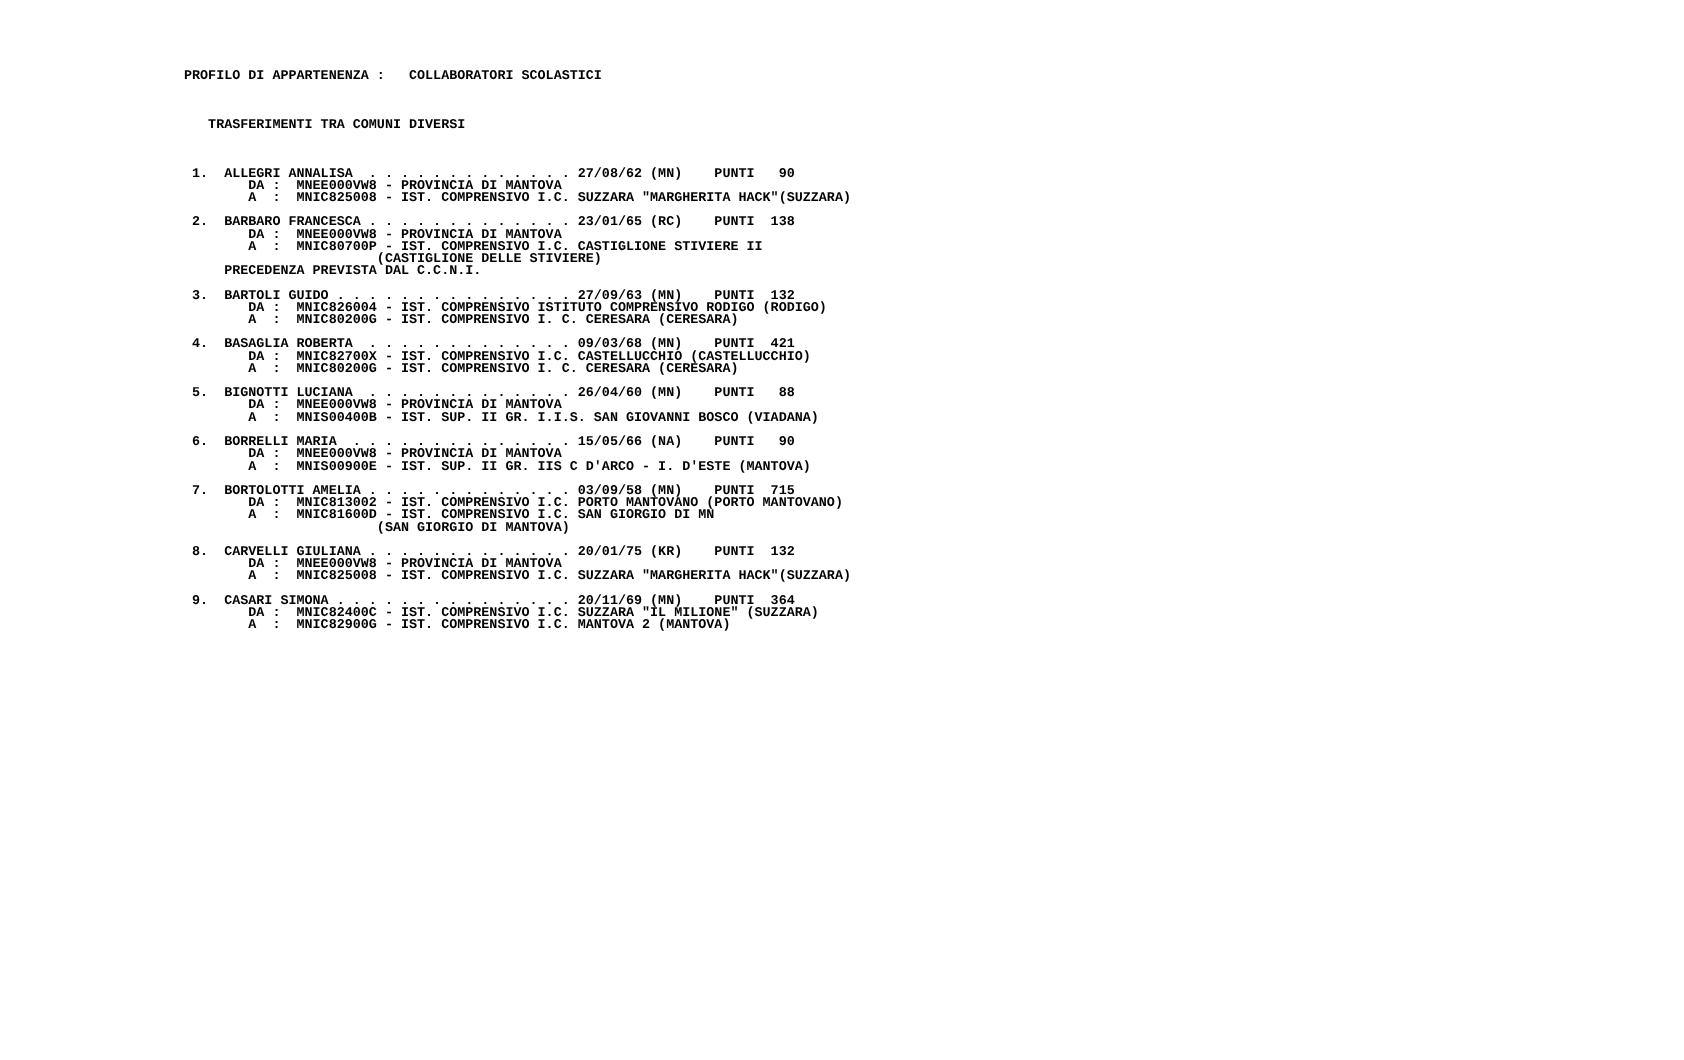PROFILO DI APPARTENENZA :   COLLABORATORI SCOLASTICI



   TRASFERIMENTI TRA COMUNI DIVERSI



 1.  ALLEGRI ANNALISA  . . . . . . . . . . . . . 27/08/62 (MN)    PUNTI   90
        DA :  MNEE000VW8 - PROVINCIA DI MANTOVA
        A  :  MNIC825008 - IST. COMPRENSIVO I.C. SUZZARA "MARGHERITA HACK"(SUZZARA)

 2.  BARBARO FRANCESCA . . . . . . . . . . . . . 23/01/65 (RC)    PUNTI  138
        DA :  MNEE000VW8 - PROVINCIA DI MANTOVA
        A  :  MNIC80700P - IST. COMPRENSIVO I.C. CASTIGLIONE STIVIERE II
                        (CASTIGLIONE DELLE STIVIERE)
     PRECEDENZA PREVISTA DAL C.C.N.I.

 3.  BARTOLI GUIDO . . . . . . . . . . . . . . . 27/09/63 (MN)    PUNTI  132
        DA :  MNIC826004 - IST. COMPRENSIVO ISTITUTO COMPRENSIVO RODIGO (RODIGO)
        A  :  MNIC80200G - IST. COMPRENSIVO I. C. CERESARA (CERESARA)

 4.  BASAGLIA ROBERTA  . . . . . . . . . . . . . 09/03/68 (MN)    PUNTI  421
        DA :  MNIC82700X - IST. COMPRENSIVO I.C. CASTELLUCCHIO (CASTELLUCCHIO)
        A  :  MNIC80200G - IST. COMPRENSIVO I. C. CERESARA (CERESARA)

 5.  BIGNOTTI LUCIANA  . . . . . . . . . . . . . 26/04/60 (MN)    PUNTI   88
        DA :  MNEE000VW8 - PROVINCIA DI MANTOVA
        A  :  MNIS00400B - IST. SUP. II GR. I.I.S. SAN GIOVANNI BOSCO (VIADANA)

 6.  BORRELLI MARIA  . . . . . . . . . . . . . . 15/05/66 (NA)    PUNTI   90
        DA :  MNEE000VW8 - PROVINCIA DI MANTOVA
        A  :  MNIS00900E - IST. SUP. II GR. IIS C D'ARCO - I. D'ESTE (MANTOVA)

 7.  BORTOLOTTI AMELIA . . . . . . . . . . . . . 03/09/58 (MN)    PUNTI  715
        DA :  MNIC813002 - IST. COMPRENSIVO I.C. PORTO MANTOVANO (PORTO MANTOVANO)
        A  :  MNIC81600D - IST. COMPRENSIVO I.C. SAN GIORGIO DI MN
                        (SAN GIORGIO DI MANTOVA)

 8.  CARVELLI GIULIANA . . . . . . . . . . . . . 20/01/75 (KR)    PUNTI  132
        DA :  MNEE000VW8 - PROVINCIA DI MANTOVA
        A  :  MNIC825008 - IST. COMPRENSIVO I.C. SUZZARA "MARGHERITA HACK"(SUZZARA)

 9.  CASARI SIMONA . . . . . . . . . . . . . . . 20/11/69 (MN)    PUNTI  364
        DA :  MNIC82400C - IST. COMPRENSIVO I.C. SUZZARA "IL MILIONE" (SUZZARA)
        A  :  MNIC82900G - IST. COMPRENSIVO I.C. MANTOVA 2 (MANTOVA)